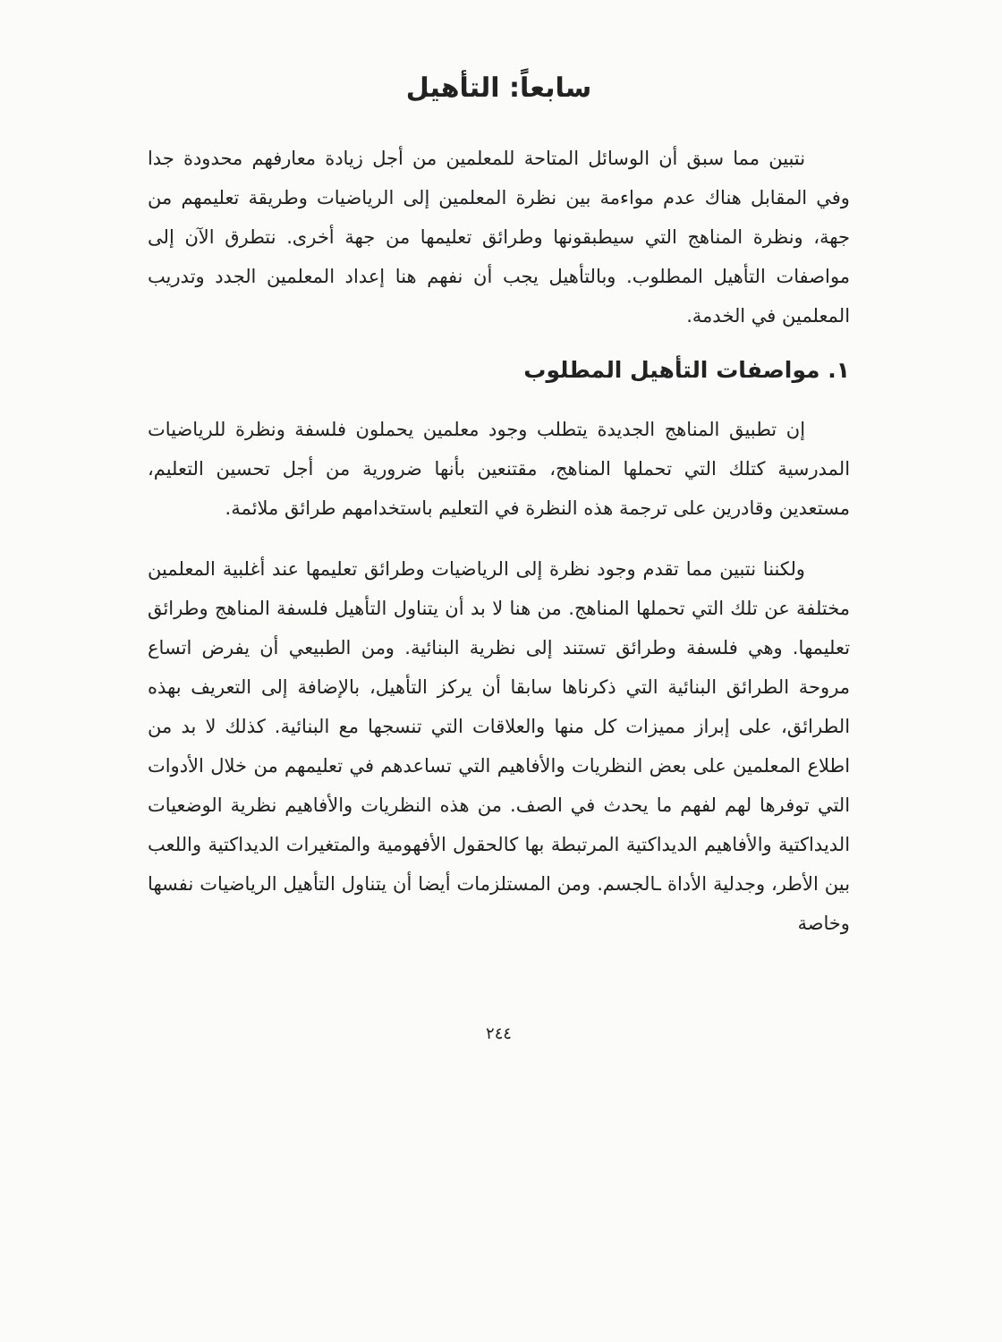سابعاً: التأهيل
نتبين مما سبق أن الوسائل المتاحة للمعلمين من أجل زيادة معارفهم محدودة جدا وفي المقابل هناك عدم مواءمة بين نظرة المعلمين إلى الرياضيات وطريقة تعليمهم من جهة، ونظرة المناهج التي سيطبقونها وطرائق تعليمها من جهة أخرى. نتطرق الآن إلى مواصفات التأهيل المطلوب. وبالتأهيل يجب أن نفهم هنا إعداد المعلمين الجدد وتدريب المعلمين في الخدمة.
١. مواصفات التأهيل المطلوب
إن تطبيق المناهج الجديدة يتطلب وجود معلمين يحملون فلسفة ونظرة للرياضيات المدرسية كتلك التي تحملها المناهج، مقتنعين بأنها ضرورية من أجل تحسين التعليم، مستعدين وقادرين على ترجمة هذه النظرة في التعليم باستخدامهم طرائق ملائمة.
ولكننا نتبين مما تقدم وجود نظرة إلى الرياضيات وطرائق تعليمها عند أغلبية المعلمين مختلفة عن تلك التي تحملها المناهج. من هنا لا بد أن يتناول التأهيل فلسفة المناهج وطرائق تعليمها. وهي فلسفة وطرائق تستند إلى نظرية البنائية. ومن الطبيعي أن يفرض اتساع مروحة الطرائق البنائية التي ذكرناها سابقا أن يركز التأهيل، بالإضافة إلى التعريف بهذه الطرائق، على إبراز مميزات كل منها والعلاقات التي تنسجها مع البنائية. كذلك لا بد من اطلاع المعلمين على بعض النظريات والأفاهيم التي تساعدهم في تعليمهم من خلال الأدوات التي توفرها لهم لفهم ما يحدث في الصف. من هذه النظريات والأفاهيم نظرية الوضعيات الديداكتية والأفاهيم الديداكتية المرتبطة بها كالحقول الأفهومية والمتغيرات الديداكتية واللعب بين الأطر، وجدلية الأداة ـالجسم. ومن المستلزمات أيضا أن يتناول التأهيل الرياضيات نفسها وخاصة
٢٤٤